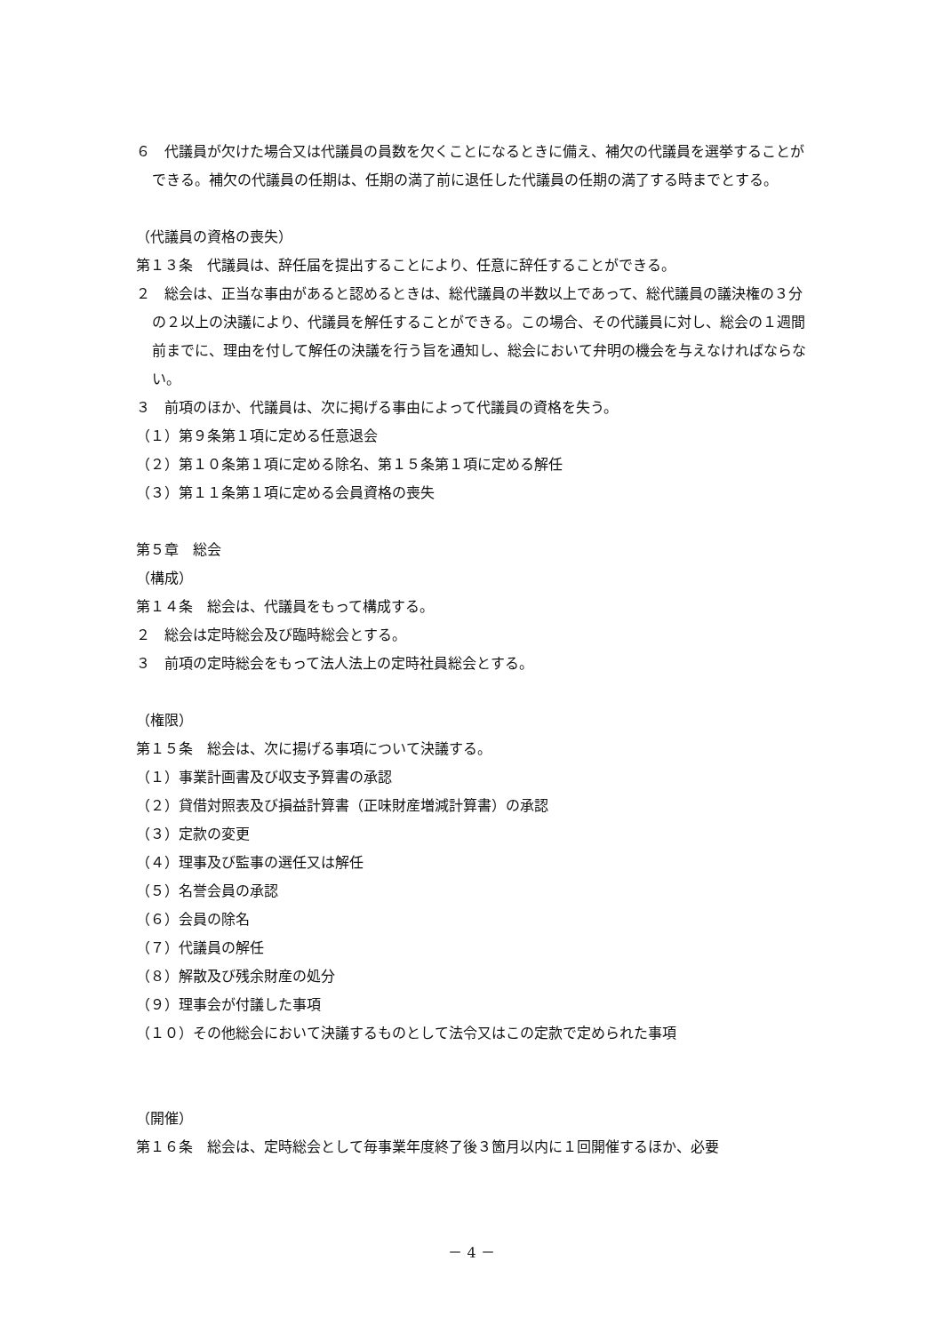６　代議員が欠けた場合又は代議員の員数を欠くことになるときに備え、補欠の代議員を選挙することができる。補欠の代議員の任期は、任期の満了前に退任した代議員の任期の満了する時までとする。
（代議員の資格の喪失）
第１３条　代議員は、辞任届を提出することにより、任意に辞任することができる。
２　総会は、正当な事由があると認めるときは、総代議員の半数以上であって、総代議員の議決権の３分の２以上の決議により、代議員を解任することができる。この場合、その代議員に対し、総会の１週間前までに、理由を付して解任の決議を行う旨を通知し、総会において弁明の機会を与えなければならない。
３　前項のほか、代議員は、次に掲げる事由によって代議員の資格を失う。
（１）第９条第１項に定める任意退会
（２）第１０条第１項に定める除名、第１５条第１項に定める解任
（３）第１１条第１項に定める会員資格の喪失
第５章　総会
（構成）
第１４条　総会は、代議員をもって構成する。
２　総会は定時総会及び臨時総会とする。
３　前項の定時総会をもって法人法上の定時社員総会とする。
（権限）
第１５条　総会は、次に揚げる事項について決議する。
（１）事業計画書及び収支予算書の承認
（２）貸借対照表及び損益計算書（正味財産増減計算書）の承認
（３）定款の変更
（４）理事及び監事の選任又は解任
（５）名誉会員の承認
（６）会員の除名
（７）代議員の解任
（８）解散及び残余財産の処分
（９）理事会が付議した事項
（１０）その他総会において決議するものとして法令又はこの定款で定められた事項
（開催）
第１６条　総会は、定時総会として毎事業年度終了後３箇月以内に１回開催するほか、必要
－ 4 －